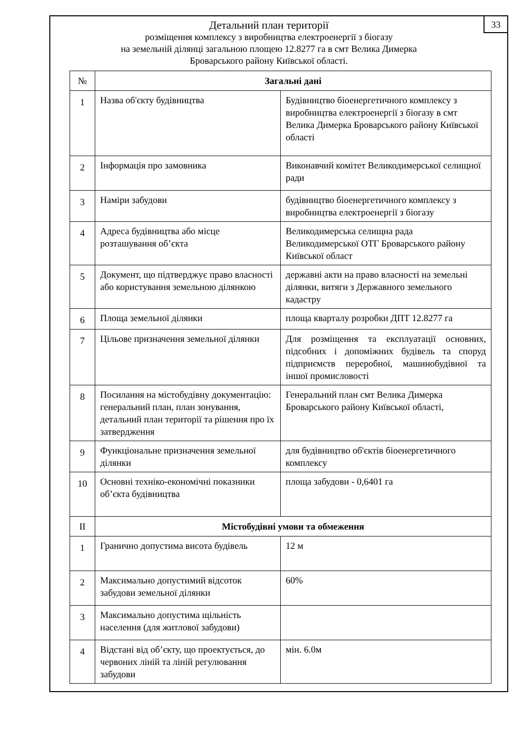33
Детальний план території
розміщення комплексу з виробництва електроенергії з біогазу
на земельній ділянці загальною площею 12.8277 га в смт Велика Димерка
Броварського району Київської області.
| № | Загальні дані | |
| 1 | Назва об'єкту будівництва | Будівництво біоенергетичного комплексу з виробництва електроенергії з біогазу в смт Велика Димерка Броварського району Київської області |
| 2 | Інформація про замовника | Виконавчий комітет Великодимерської селищної ради |
| 3 | Наміри забудови | будівництво біоенергетичного комплексу з виробництва електроенергії з біогазу |
| 4 | Адреса будівництва або місце розташування об’єкта | Великодимерська селищна рада Великодимерської ОТГ Броварського району Київської област |
| 5 | Документ, що підтверджує право власності або користування земельною ділянкою | державні акти на право власності на земельні ділянки, витяги з Державного земельного кадастру |
| 6 | Площа земельної ділянки | площа кварталу розробки ДПТ 12.8277 га |
| 7 | Цільове призначення земельної ділянки | Для розміщення та експлуатації основних, підсобних і допоміжних будівель та споруд підприємств переробної, машинобудівної та іншої промисловості |
| 8 | Посилання на містобудівну документацію: генеральний план, план зонування, детальний план території та рішення про їх затвердження | Генеральний план смт Велика Димерка Броварського району Київської області, |
| 9 | Функціональне призначення земельної ділянки | для будівництво об'єктів біоенергетичного комплексу |
| 10 | Основні техніко-економічні показники об’єкта будівництва | площа забудови - 0,6401 га |
| II | Містобудівні умови та обмеження | |
| 1 | Гранично допустима висота будівель | 12 м |
| 2 | Максимально допустимий відсоток забудови земельної ділянки | 60% |
| 3 | Максимально допустима щільність населення (для житлової забудови) | |
| 4 | Відстані від об’єкту, що проектується, до червоних ліній та ліній регулювання забудови | мін. 6.0м |